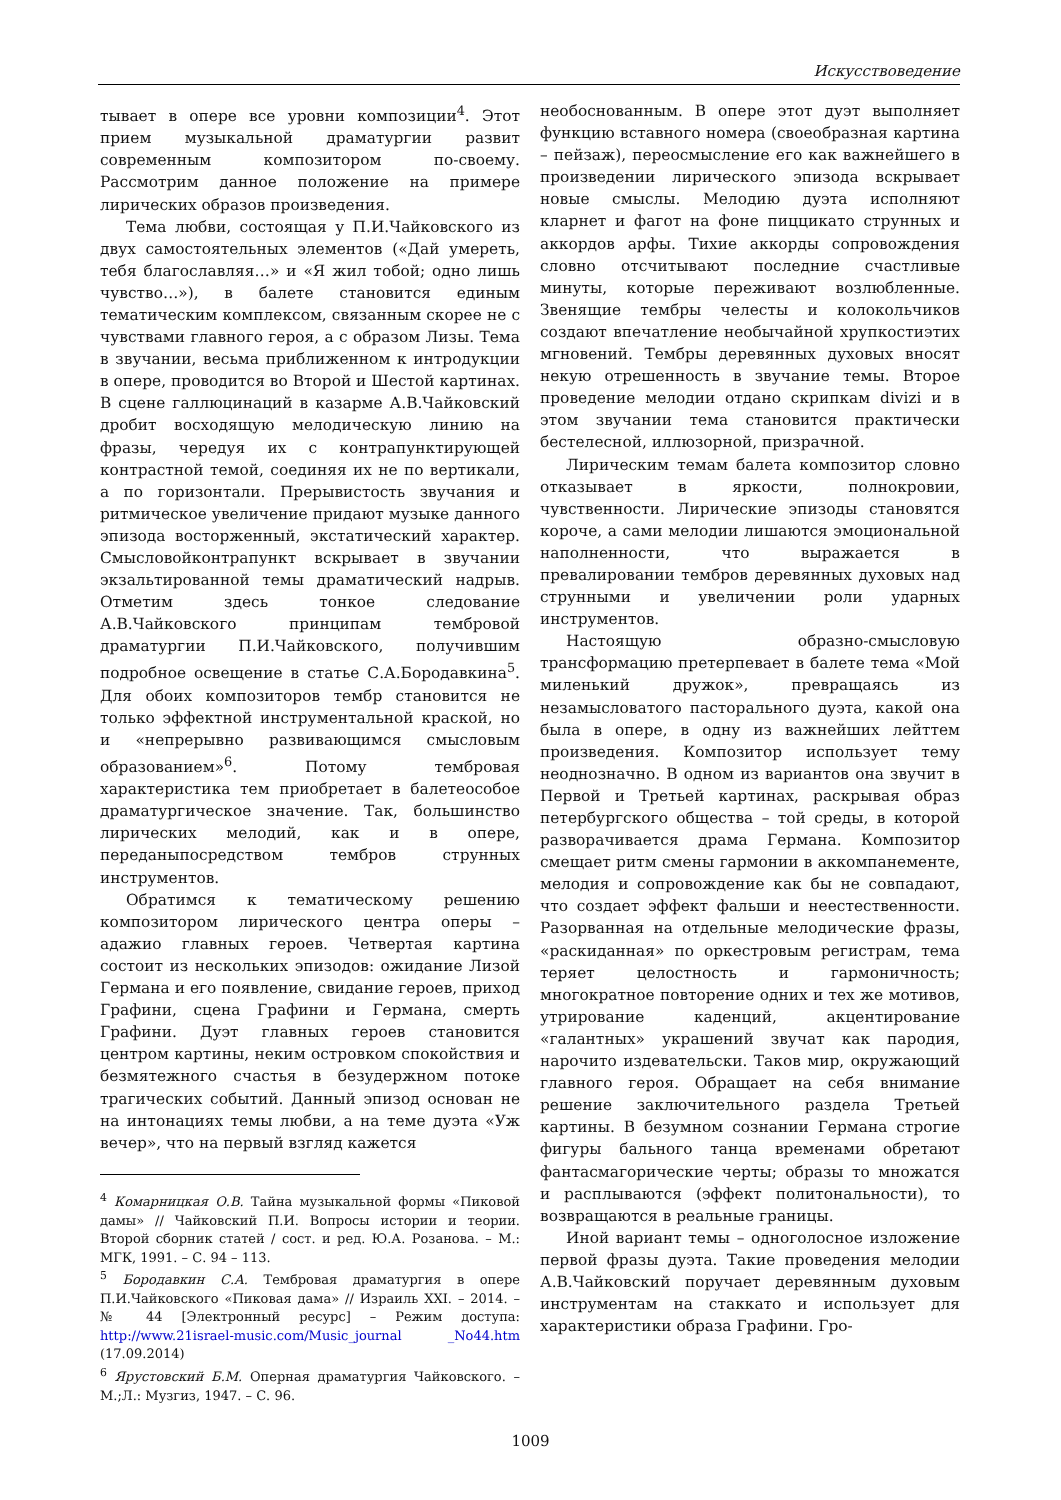Искусствоведение
тывает в опере все уровни композиции<sup>4</sup>. Этот прием музыкальной драматургии развит современным композитором по-своему. Рассмотрим данное положение на примере лирических образов произведения.
Тема любви, состоящая у П.И.Чайковского из двух самостоятельных элементов («Дай умереть, тебя благославляя…» и «Я жил тобой; одно лишь чувство…»), в балете становится единым тематическим комплексом, связанным скорее не с чувствами главного героя, а с образом Лизы. Тема в звучании, весьма приближенном к интродукции в опере, проводится во Второй и Шестой картинах. В сцене галлюцинаций в казарме А.В.Чайковский дробит восходящую мелодическую линию на фразы, чередуя их с контрапунктирующей контрастной темой, соединяя их не по вертикали, а по горизонтали. Прерывистость звучания и ритмическое увеличение придают музыке данного эпизода восторженный, экстатический характер. Смысловойконтрапункт вскрывает в звучании экзальтированной темы драматический надрыв. Отметим здесь тонкое следование А.В.Чайковского принципам тембровой драматургии П.И.Чайковского, получившим подробное освещение в статье С.А.Бородавкина<sup>5</sup>. Для обоих композиторов тембр становится не только эффектной инструментальной краской, но и «непрерывно развивающимся смысловым образованием»<sup>6</sup>. Потому тембровая характеристика тем приобретает в балетеособое драматургическое значение. Так, большинство лирических мелодий, как и в опере, переданыпосредством тембров струнных инструментов.
Обратимся к тематическому решению композитором лирического центра оперы – адажио главных героев. Четвертая картина состоит из нескольких эпизодов: ожидание Лизой Германа и его появление, свидание героев, приход Графини, сцена Графини и Германа, смерть Графини. Дуэт главных героев становится центром картины, неким островком спокойствия и безмятежного счастья в безудержном потоке трагических событий. Данный эпизод основан не на интонациях темы любви, а на теме дуэта «Уж вечер», что на первый взгляд кажется
<sup>4</sup> Комарницкая О.В. Тайна музыкальной формы «Пиковой дамы» // Чайковский П.И. Вопросы истории и теории. Второй сборник статей / сост. и ред. Ю.А. Розанова. – М.: МГК, 1991. – С. 94 – 113.
<sup>5</sup> Бородавкин С.А. Тембровая драматургия в опере П.И.Чайковского «Пиковая дама» // Израиль XXI. – 2014. – № 44 [Электронный ресурс] – Режим доступа: http://www.21israel-music.com/Music_journal _No44.htm (17.09.2014)
<sup>6</sup> Ярустовский Б.М. Оперная драматургия Чайковского. – М.;Л.: Музгиз, 1947. – С. 96.
необоснованным. В опере этот дуэт выполняет функцию вставного номера (своеобразная картина – пейзаж), переосмысление его как важнейшего в произведении лирического эпизода вскрывает новые смыслы. Мелодию дуэта исполняют кларнет и фагот на фоне пиццикато струнных и аккордов арфы. Тихие аккорды сопровождения словно отсчитывают последние счастливые минуты, которые переживают возлюбленные. Звенящие тембры челесты и колокольчиков создают впечатление необычайной хрупкостиэтих мгновений. Тембры деревянных духовых вносят некую отрешенность в звучание темы. Второе проведение мелодии отдано скрипкам divizi и в этом звучании тема становится практически бестелесной, иллюзорной, призрачной.
Лирическим темам балета композитор словно отказывает в яркости, полнокровии, чувственности. Лирические эпизоды становятся короче, а сами мелодии лишаются эмоциональной наполненности, что выражается в превалировании тембров деревянных духовых над струнными и увеличении роли ударных инструментов.
Настоящую образно-смысловую трансформацию претерпевает в балете тема «Мой миленький дружок», превращаясь из незамысловатого пасторального дуэта, какой она была в опере, в одну из важнейших лейттем произведения. Композитор использует тему неоднозначно. В одном из вариантов она звучит в Первой и Третьей картинах, раскрывая образ петербургского общества – той среды, в которой разворачивается драма Германа. Композитор смещает ритм смены гармонии в аккомпанементе, мелодия и сопровождение как бы не совпадают, что создает эффект фальши и неестественности. Разорванная на отдельные мелодические фразы, «раскиданная» по оркестровым регистрам, тема теряет целостность и гармоничность; многократное повторение одних и тех же мотивов, утрирование каденций, акцентирование «галантных» украшений звучат как пародия, нарочито издевательски. Таков мир, окружающий главного героя. Обращает на себя внимание решение заключительного раздела Третьей картины. В безумном сознании Германа строгие фигуры бального танца временами обретают фантасмагорические черты; образы то множатся и расплываются (эффект политональности), то возвращаются в реальные границы.
Иной вариант темы – одноголосное изложение первой фразы дуэта. Такие проведения мелодии А.В.Чайковский поручает деревянным духовым инструментам на стаккато и использует для характеристики образа Графини. Гро-
1009